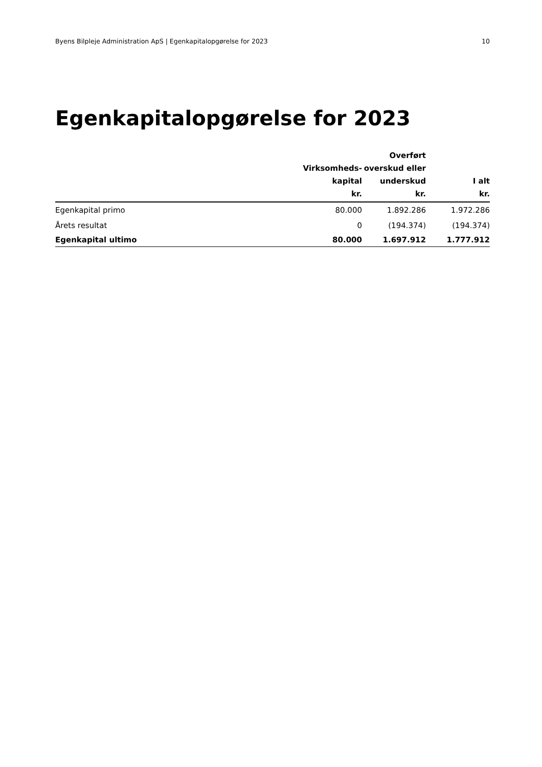Byens Bilpleje Administration ApS | Egenkapitalopgørelse for 2023 10
Egenkapitalopgørelse for 2023
| | Virksomheds- kapital kr. | Overført overskud eller underskud kr. | I alt kr. |
| --- | --- | --- | --- |
| Egenkapital primo | 80.000 | 1.892.286 | 1.972.286 |
| Årets resultat | 0 | (194.374) | (194.374) |
| Egenkapital ultimo | 80.000 | 1.697.912 | 1.777.912 |